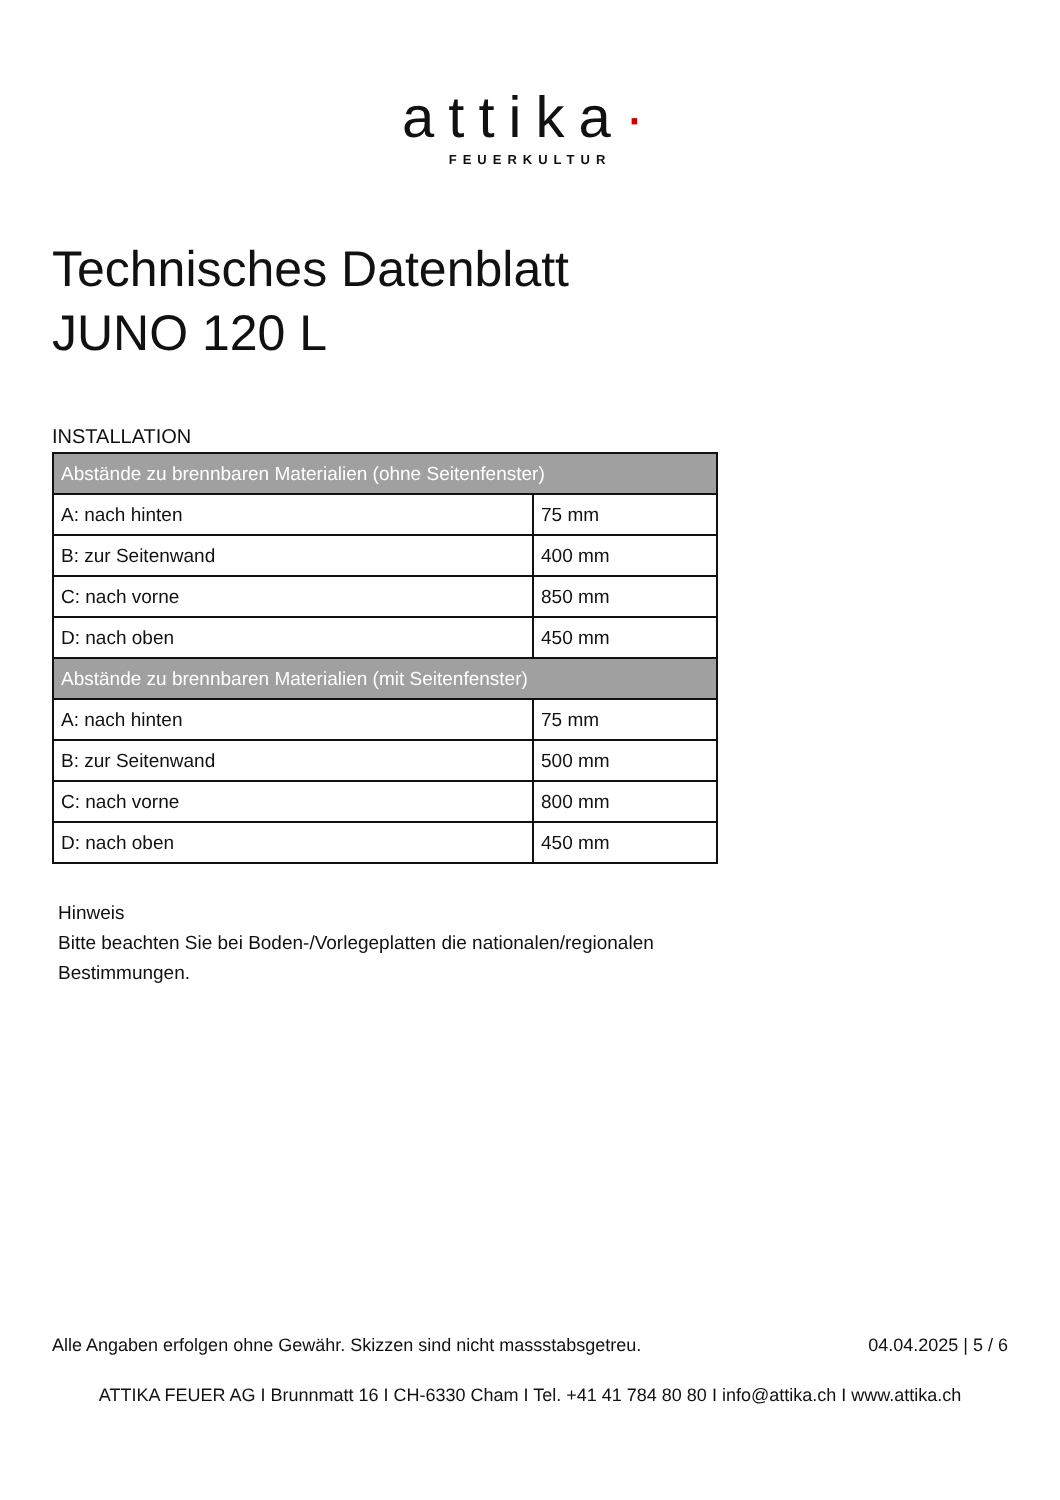attika·
FEUERKULTUR
Technisches Datenblatt
JUNO 120 L
INSTALLATION
| Abstände zu brennbaren Materialien (ohne Seitenfenster) | |
| --- | --- |
| A: nach hinten | 75 mm |
| B: zur Seitenwand | 400 mm |
| C: nach vorne | 850 mm |
| D: nach oben | 450 mm |
| Abstände zu brennbaren Materialien (mit Seitenfenster) | |
| A: nach hinten | 75 mm |
| B: zur Seitenwand | 500 mm |
| C: nach vorne | 800 mm |
| D: nach oben | 450 mm |
Hinweis
Bitte beachten Sie bei Boden-/Vorlegeplatten die nationalen/regionalen
Bestimmungen.
Alle Angaben erfolgen ohne Gewähr. Skizzen sind nicht massstabsgetreu. 04.04.2025 | 5 / 6
ATTIKA FEUER AG I Brunnmatt 16 I CH-6330 Cham I Tel. +41 41 784 80 80 I info@attika.ch I www.attika.ch